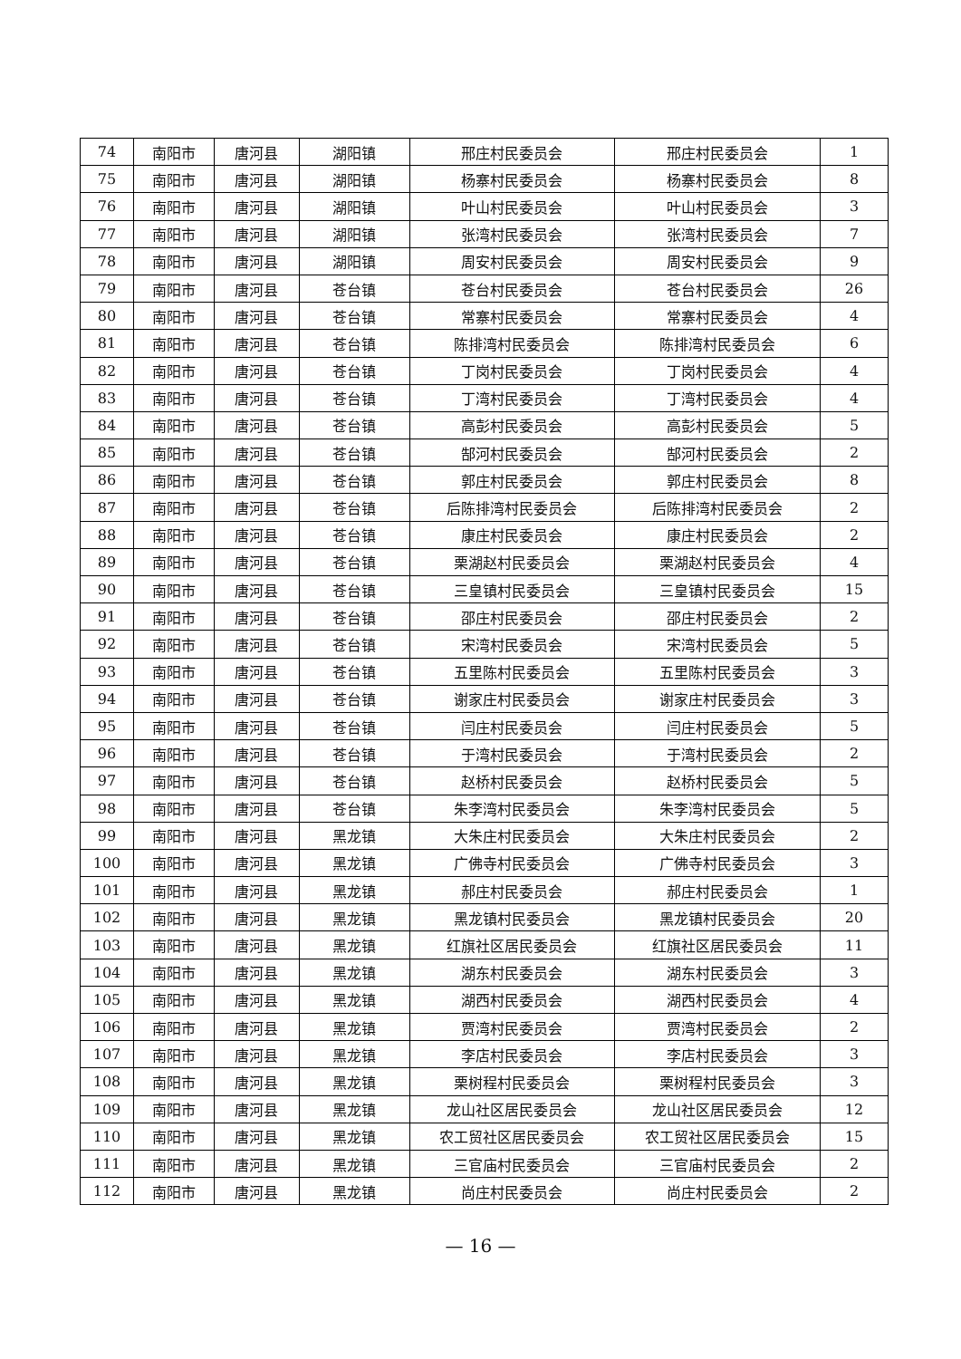| 74 | 南阳市 | 唐河县 | 湖阳镇 | 邢庄村民委员会 | 邢庄村民委员会 | 1 |
| 75 | 南阳市 | 唐河县 | 湖阳镇 | 杨寨村民委员会 | 杨寨村民委员会 | 8 |
| 76 | 南阳市 | 唐河县 | 湖阳镇 | 叶山村民委员会 | 叶山村民委员会 | 3 |
| 77 | 南阳市 | 唐河县 | 湖阳镇 | 张湾村民委员会 | 张湾村民委员会 | 7 |
| 78 | 南阳市 | 唐河县 | 湖阳镇 | 周安村民委员会 | 周安村民委员会 | 9 |
| 79 | 南阳市 | 唐河县 | 苍台镇 | 苍台村民委员会 | 苍台村民委员会 | 26 |
| 80 | 南阳市 | 唐河县 | 苍台镇 | 常寨村民委员会 | 常寨村民委员会 | 4 |
| 81 | 南阳市 | 唐河县 | 苍台镇 | 陈排湾村民委员会 | 陈排湾村民委员会 | 6 |
| 82 | 南阳市 | 唐河县 | 苍台镇 | 丁岗村民委员会 | 丁岗村民委员会 | 4 |
| 83 | 南阳市 | 唐河县 | 苍台镇 | 丁湾村民委员会 | 丁湾村民委员会 | 4 |
| 84 | 南阳市 | 唐河县 | 苍台镇 | 高彭村民委员会 | 高彭村民委员会 | 5 |
| 85 | 南阳市 | 唐河县 | 苍台镇 | 郜河村民委员会 | 郜河村民委员会 | 2 |
| 86 | 南阳市 | 唐河县 | 苍台镇 | 郭庄村民委员会 | 郭庄村民委员会 | 8 |
| 87 | 南阳市 | 唐河县 | 苍台镇 | 后陈排湾村民委员会 | 后陈排湾村民委员会 | 2 |
| 88 | 南阳市 | 唐河县 | 苍台镇 | 康庄村民委员会 | 康庄村民委员会 | 2 |
| 89 | 南阳市 | 唐河县 | 苍台镇 | 栗湖赵村民委员会 | 栗湖赵村民委员会 | 4 |
| 90 | 南阳市 | 唐河县 | 苍台镇 | 三皇镇村民委员会 | 三皇镇村民委员会 | 15 |
| 91 | 南阳市 | 唐河县 | 苍台镇 | 邵庄村民委员会 | 邵庄村民委员会 | 2 |
| 92 | 南阳市 | 唐河县 | 苍台镇 | 宋湾村民委员会 | 宋湾村民委员会 | 5 |
| 93 | 南阳市 | 唐河县 | 苍台镇 | 五里陈村民委员会 | 五里陈村民委员会 | 3 |
| 94 | 南阳市 | 唐河县 | 苍台镇 | 谢家庄村民委员会 | 谢家庄村民委员会 | 3 |
| 95 | 南阳市 | 唐河县 | 苍台镇 | 闫庄村民委员会 | 闫庄村民委员会 | 5 |
| 96 | 南阳市 | 唐河县 | 苍台镇 | 于湾村民委员会 | 于湾村民委员会 | 2 |
| 97 | 南阳市 | 唐河县 | 苍台镇 | 赵桥村民委员会 | 赵桥村民委员会 | 5 |
| 98 | 南阳市 | 唐河县 | 苍台镇 | 朱李湾村民委员会 | 朱李湾村民委员会 | 5 |
| 99 | 南阳市 | 唐河县 | 黑龙镇 | 大朱庄村民委员会 | 大朱庄村民委员会 | 2 |
| 100 | 南阳市 | 唐河县 | 黑龙镇 | 广佛寺村民委员会 | 广佛寺村民委员会 | 3 |
| 101 | 南阳市 | 唐河县 | 黑龙镇 | 郝庄村民委员会 | 郝庄村民委员会 | 1 |
| 102 | 南阳市 | 唐河县 | 黑龙镇 | 黑龙镇村民委员会 | 黑龙镇村民委员会 | 20 |
| 103 | 南阳市 | 唐河县 | 黑龙镇 | 红旗社区居民委员会 | 红旗社区居民委员会 | 11 |
| 104 | 南阳市 | 唐河县 | 黑龙镇 | 湖东村民委员会 | 湖东村民委员会 | 3 |
| 105 | 南阳市 | 唐河县 | 黑龙镇 | 湖西村民委员会 | 湖西村民委员会 | 4 |
| 106 | 南阳市 | 唐河县 | 黑龙镇 | 贾湾村民委员会 | 贾湾村民委员会 | 2 |
| 107 | 南阳市 | 唐河县 | 黑龙镇 | 李店村民委员会 | 李店村民委员会 | 3 |
| 108 | 南阳市 | 唐河县 | 黑龙镇 | 栗树程村民委员会 | 栗树程村民委员会 | 3 |
| 109 | 南阳市 | 唐河县 | 黑龙镇 | 龙山社区居民委员会 | 龙山社区居民委员会 | 12 |
| 110 | 南阳市 | 唐河县 | 黑龙镇 | 农工贸社区居民委员会 | 农工贸社区居民委员会 | 15 |
| 111 | 南阳市 | 唐河县 | 黑龙镇 | 三官庙村民委员会 | 三官庙村民委员会 | 2 |
| 112 | 南阳市 | 唐河县 | 黑龙镇 | 尚庄村民委员会 | 尚庄村民委员会 | 2 |
— 16 —